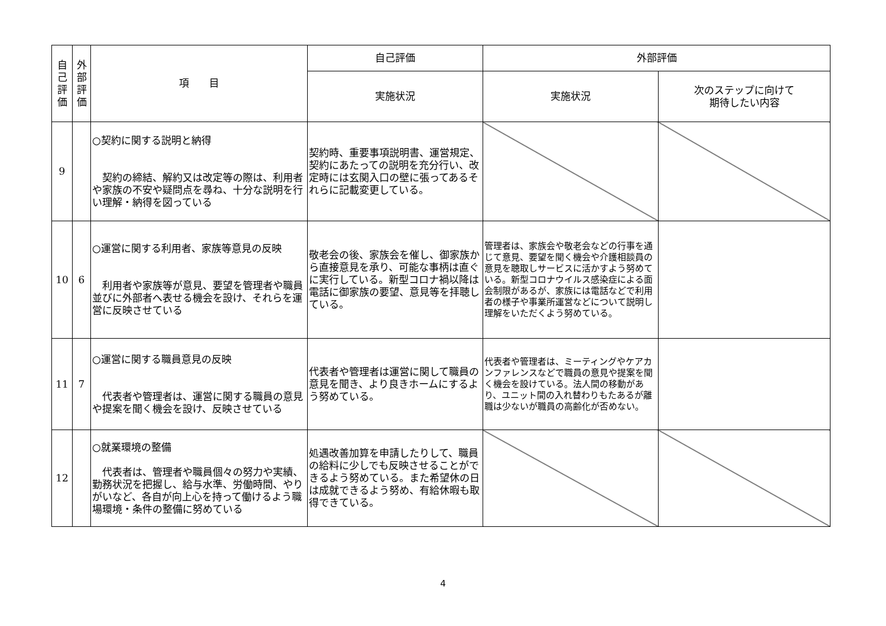| 自 己 評 価 | 外 部 評 価 | 項 目 | 自己評価 | 外部評価 | |
| --- | --- | --- | --- | --- | --- |
| | | | 実施状況 | 実施状況 | 次のステップに向けて 期待したい内容 |
| 9 | | ○契約に関する説明と納得 契約の締結、解約又は改定等の際は、利用者や家族の不安や疑問点を尋ね、十分な説明を行い理解・納得を図っている | 契約時、重要事項説明書、運営規定、契約にあたっての説明を充分行い、改定時には玄関入口の壁に張ってあるそれらに記載変更している。 | | |
| 10 | 6 | ○運営に関する利用者、家族等意見の反映 利用者や家族等が意見、要望を管理者や職員並びに外部者へ表せる機会を設け、それらを運営に反映させている | 敬老会の後、家族会を催し、御家族から直接意見を承り、可能な事柄は直ぐに実行している。新型コロナ禍以降は電話に御家族の要望、意見等を拝聴している。 | 管理者は、家族会や敬老会などの行事を通じて意見、要望を聞く機会や介護相談員の意見を聴取しサービスに活かすよう努めている。新型コロナウイルス感染症による面会制限があるが、家族には電話などで利用者の様子や事業所運営などについて説明し理解をいただくよう努めている。 | |
| 11 | 7 | ○運営に関する職員意見の反映 代表者や管理者は、運営に関する職員の意見や提案を聞く機会を設け、反映させている | 代表者や管理者は運営に関して職員の意見を聞き、より良きホームにするよう努めている。 | 代表者や管理者は、ミーティングやケアカンファレンスなどで職員の意見や提案を聞く機会を設けている。法人間の移動があり、ユニット間の入れ替わりもたあるが離職は少ないが職員の高齢化が否めない。 | |
| 12 | | ○就業環境の整備 代表者は、管理者や職員個々の努力や実績、勤務状況を把握し、給与水準、労働時間、やりがいなど、各自が向上心を持って働けるよう職場環境・条件の整備に努めている | 処遇改善加算を申請したりして、職員の給料に少しでも反映させることができるよう努めている。また希望休の日は成就できるよう努め、有給休暇も取得できている。 | | |
4